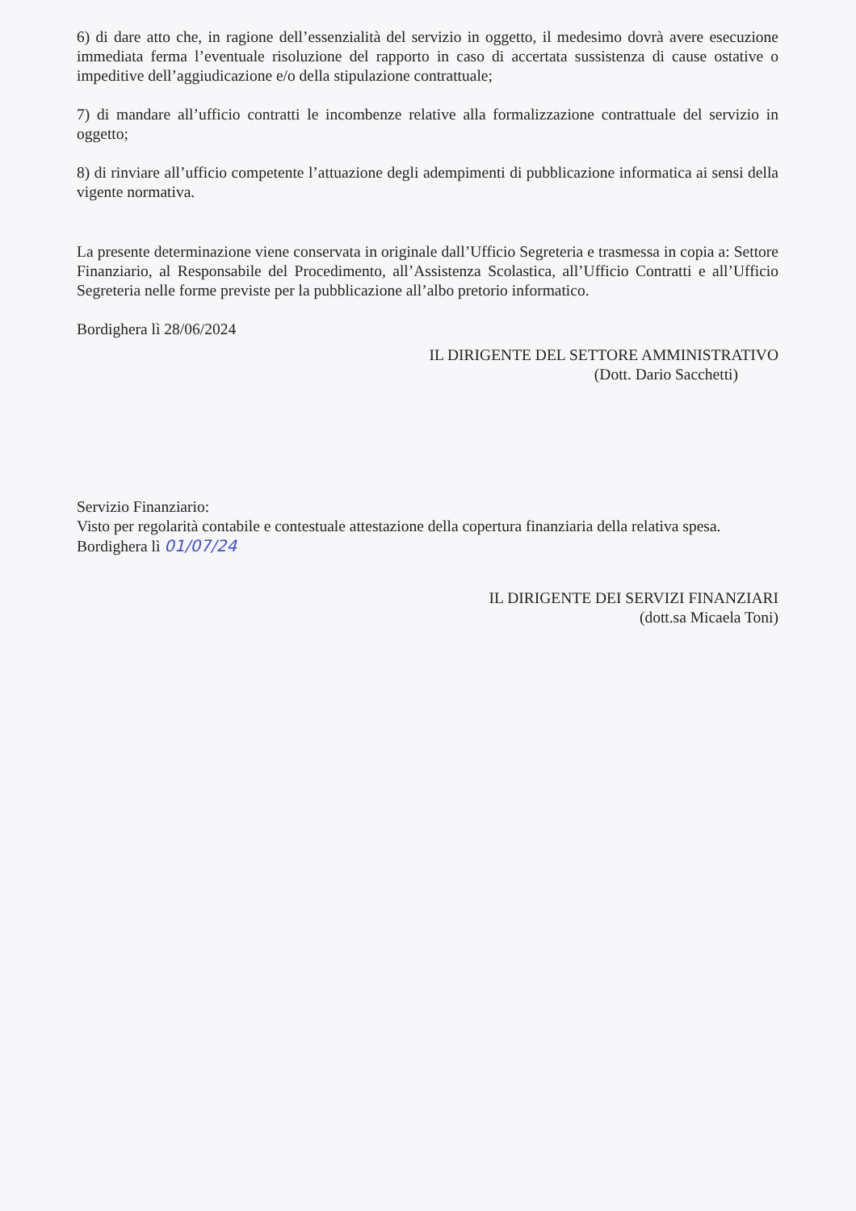6) di dare atto che, in ragione dell’essenzialità del servizio in oggetto, il medesimo dovrà avere esecuzione immediata ferma l’eventuale risoluzione del rapporto in caso di accertata sussistenza di cause ostative o impeditive dell’aggiudicazione e/o della stipulazione contrattuale;
7) di mandare all’ufficio contratti le incombenze relative alla formalizzazione contrattuale del servizio in oggetto;
8) di rinviare all’ufficio competente l’attuazione degli adempimenti di pubblicazione informatica ai sensi della vigente normativa.
La presente determinazione viene conservata in originale dall’Ufficio Segreteria e trasmessa in copia a: Settore Finanziario, al Responsabile del Procedimento, all’Assistenza Scolastica, all’Ufficio Contratti e all’Ufficio Segreteria nelle forme previste per la pubblicazione all’albo pretorio informatico.
Bordighera lì 28/06/2024
IL DIRIGENTE DEL SETTORE AMMINISTRATIVO
(Dott. Dario Sacchetti)
Servizio Finanziario:
Visto per regolarità contabile e contestuale attestazione della copertura finanziaria della relativa spesa.
Bordighera lì 01/07/24
IL DIRIGENTE DEI SERVIZI FINANZIARI
(dott.sa Micaela Toni)